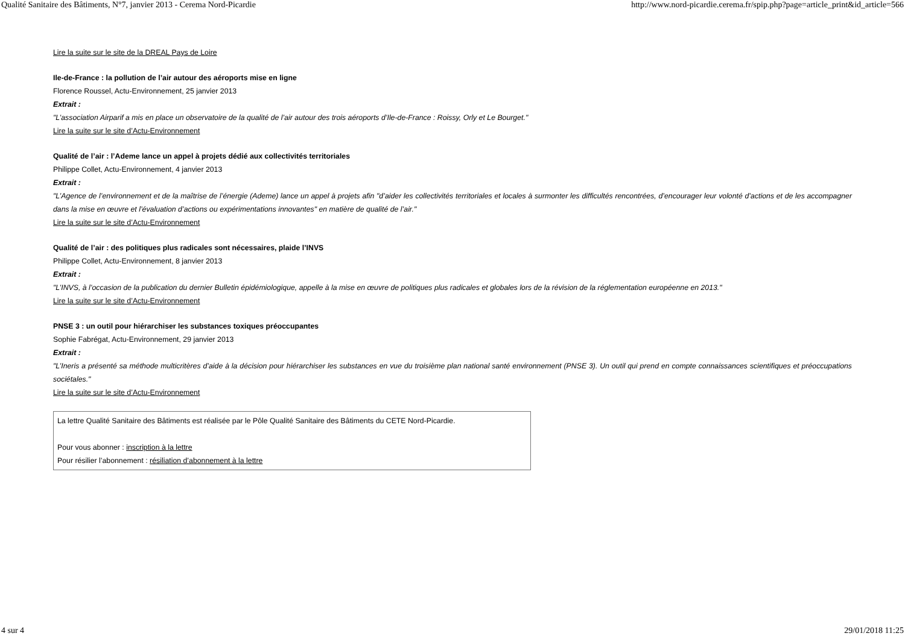Qualité Sanitaire des Bâtiments, N°7, janvier 2013 - Cerema Nord-Picardie http://www.nord-picardie.cerema.fr/spip.php?page=article_print&id_article=566
Lire la suite sur le site de la DREAL Pays de Loire
Ile-de-France : la pollution de l’air autour des aéroports mise en ligne
Florence Roussel, Actu-Environnement, 25 janvier 2013
Extrait :
"L’association Airparif a mis en place un observatoire de la qualité de l’air autour des trois aéroports d’Ile-de-France : Roissy, Orly et Le Bourget."
Lire la suite sur le site d’Actu-Environnement
Qualité de l’air : l’Ademe lance un appel à projets dédié aux collectivités territoriales
Philippe Collet, Actu-Environnement, 4 janvier 2013
Extrait :
"L’Agence de l’environnement et de la maîtrise de l’énergie (Ademe) lance un appel à projets afin "d’aider les collectivités territoriales et locales à surmonter les difficultés rencontrées, d’encourager leur volonté d’actions et de les accompagner dans la mise en œuvre et l’évaluation d’actions ou expérimentations innovantes" en matière de qualité de l’air."
Lire la suite sur le site d’Actu-Environnement
Qualité de l’air : des politiques plus radicales sont nécessaires, plaide l’INVS
Philippe Collet, Actu-Environnement, 8 janvier 2013
Extrait :
"L’INVS, à l’occasion de la publication du dernier Bulletin épidémiologique, appelle à la mise en œuvre de politiques plus radicales et globales lors de la révision de la réglementation européenne en 2013."
Lire la suite sur le site d’Actu-Environnement
PNSE 3 : un outil pour hiérarchiser les substances toxiques préoccupantes
Sophie Fabrégat, Actu-Environnement, 29 janvier 2013
Extrait :
"L’Ineris a présenté sa méthode multicritères d’aide à la décision pour hiérarchiser les substances en vue du troisième plan national santé environnement (PNSE 3). Un outil qui prend en compte connaissances scientifiques et préoccupations sociétales."
Lire la suite sur le site d’Actu-Environnement
La lettre Qualité Sanitaire des Bâtiments est réalisée par le Pôle Qualité Sanitaire des Bâtiments du CETE Nord-Picardie.
Pour vous abonner : inscription à la lettre
Pour résilier l’abonnement : résiliation d’abonnement à la lettre
4 sur 4 29/01/2018 11:25